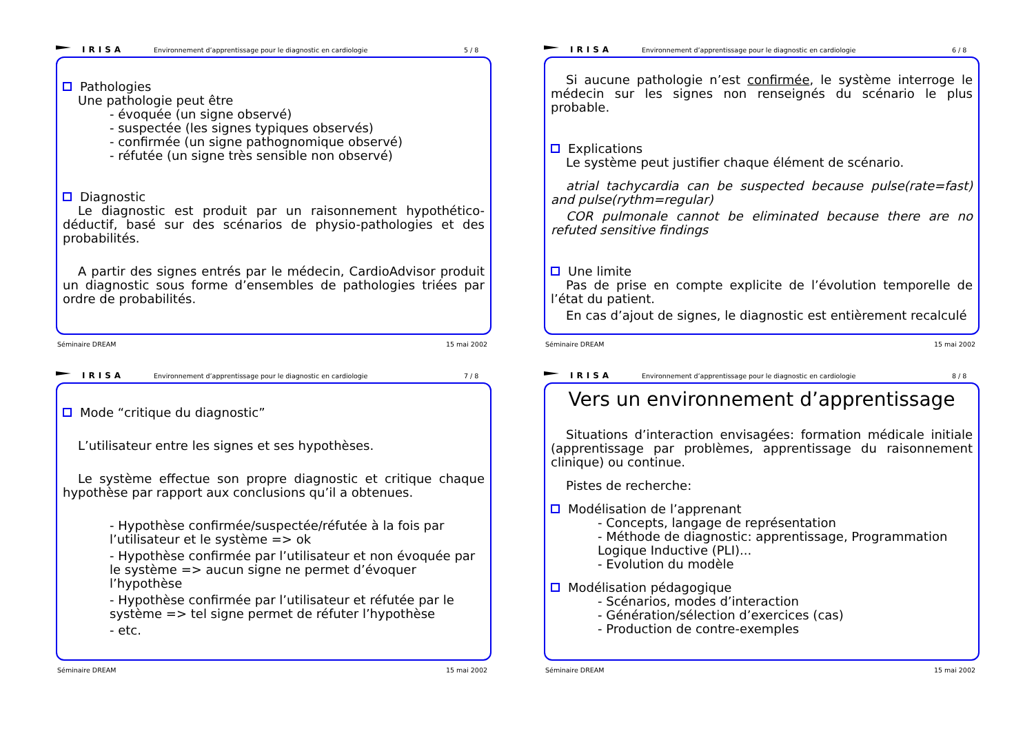IRISA
Environnement d’apprentissage pour le diagnostic en cardiologie
5 / 8
Pathologies
Une pathologie peut être
- évoquée (un signe observé)
- suspectée (les signes typiques observés)
- confirmée (un signe pathognomique observé)
- réfutée (un signe très sensible non observé)
Diagnostic
Le diagnostic est produit par un raisonnement hypothético-déductif, basé sur des scénarios de physio-pathologies et des probabilités.
A partir des signes entrés par le médecin, CardioAdvisor produit un diagnostic sous forme d’ensembles de pathologies triées par ordre de probabilités.
Séminaire DREAM 15 mai 2002
IRISA
Environnement d’apprentissage pour le diagnostic en cardiologie
6 / 8
Si aucune pathologie n’est confirmée, le système interroge le médecin sur les signes non renseignés du scénario le plus probable.
Explications
Le système peut justifier chaque élément de scénario.
atrial tachycardia can be suspected because pulse(rate=fast) and pulse(rythm=regular)
COR pulmonale cannot be eliminated because there are no refuted sensitive findings
Une limite
Pas de prise en compte explicite de l’évolution temporelle de l’état du patient.
En cas d’ajout de signes, le diagnostic est entièrement recalculé
Séminaire DREAM 15 mai 2002
IRISA
Environnement d’apprentissage pour le diagnostic en cardiologie
7 / 8
Mode “critique du diagnostic”
L’utilisateur entre les signes et ses hypothèses.
Le système effectue son propre diagnostic et critique chaque hypothèse par rapport aux conclusions qu’il a obtenues.
- Hypothèse confirmée/suspectée/réfutée à la fois par l’utilisateur et le système => ok
- Hypothèse confirmée par l’utilisateur et non évoquée par le système => aucun signe ne permet d’évoquer l’hypothèse
- Hypothèse confirmée par l’utilisateur et réfutée par le système => tel signe permet de réfuter l’hypothèse
- etc.
Séminaire DREAM 15 mai 2002
IRISA
Environnement d’apprentissage pour le diagnostic en cardiologie
8 / 8
Vers un environnement d’apprentissage
Situations d’interaction envisagées: formation médicale initiale (apprentissage par problèmes, apprentissage du raisonnement clinique) ou continue.
Pistes de recherche:
Modélisation de l’apprenant
- Concepts, langage de représentation
- Méthode de diagnostic: apprentissage, Programmation Logique Inductive (PLI)...
- Evolution du modèle
Modélisation pédagogique
- Scénarios, modes d’interaction
- Génération/sélection d’exercices (cas)
- Production de contre-exemples
Séminaire DREAM 15 mai 2002